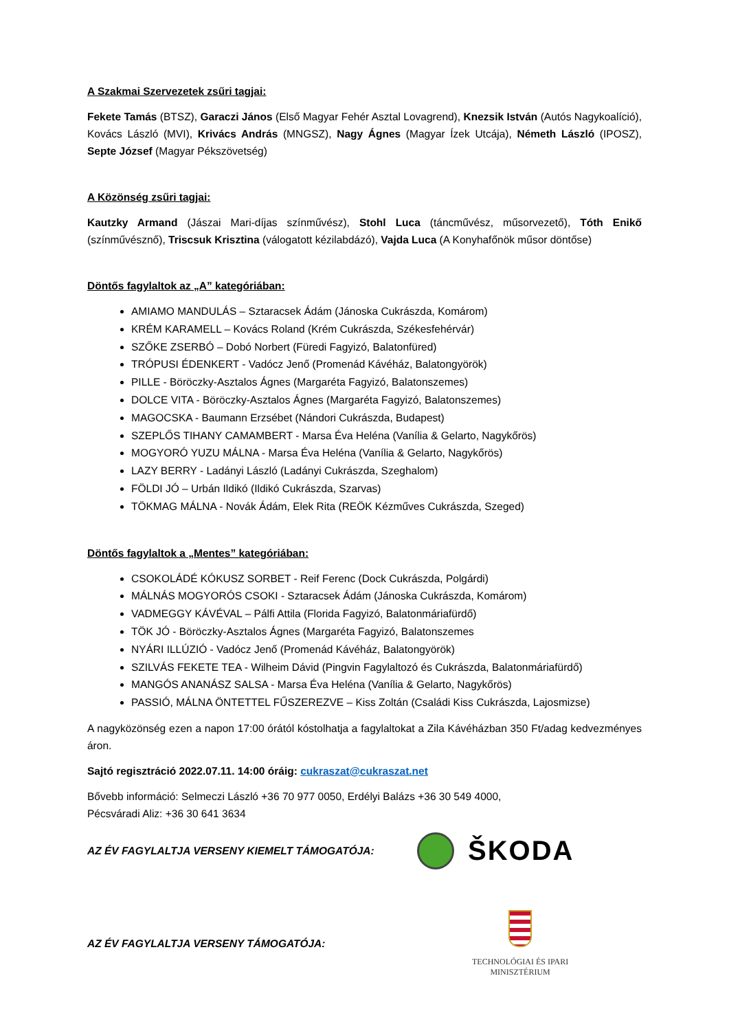A Szakmai Szervezetek zsűri tagjai:
Fekete Tamás (BTSZ), Garaczi János (Első Magyar Fehér Asztal Lovagrend), Knezsik István (Autós Nagykoalíció), Kovács László (MVI), Krivács András (MNGSZ), Nagy Ágnes (Magyar Ízek Utcája), Németh László (IPOSZ), Septe József (Magyar Pékszövetség)
A Közönség zsűri tagjai:
Kautzky Armand (Jászai Mari-díjas színművész), Stohl Luca (táncművész, műsorvezető), Tóth Enikő (színművésznő), Triscsuk Krisztina (válogatott kézilabdázó), Vajda Luca (A Konyhafőnök műsor döntőse)
Döntős fagylaltok az „A” kategóriában:
AMIAMO MANDULÁS – Sztaracsek Ádám (Jánoska Cukrászda, Komárom)
KRÉM KARAMELL – Kovács Roland (Krém Cukrászda, Székesfehérvár)
SZŐKE ZSERBÓ – Dobó Norbert (Füredi Fagyizó, Balatonfüred)
TRÓPUSI ÉDENKERT - Vadócz Jenő (Promenád Kávéház, Balatongyörök)
PILLE - Böröczky-Asztalos Ágnes (Margaréta Fagyizó, Balatonszemes)
DOLCE VITA - Böröczky-Asztalos Ágnes (Margaréta Fagyizó, Balatonszemes)
MAGOCSKA - Baumann Erzsébet (Nándori Cukrászda, Budapest)
SZEPLŐS TIHANY CAMAMBERT - Marsa Éva Heléna (Vanília & Gelarto, Nagykőrös)
MOGYORÓ YUZU MÁLNA - Marsa Éva Heléna (Vanília & Gelarto, Nagykőrös)
LAZY BERRY - Ladányi László (Ladányi Cukrászda, Szeghalom)
FÖLDI JÓ – Urbán Ildikó (Ildikó Cukrászda, Szarvas)
TÖKMAG MÁLNA - Novák Ádám, Elek Rita (REÖK Kézműves Cukrászda, Szeged)
Döntős fagylaltok a „Mentes” kategóriában:
CSOKOLÁDÉ KÓKUSZ SORBET - Reif Ferenc (Dock Cukrászda, Polgárdi)
MÁLNÁS MOGYORÓS CSOKI - Sztaracsek Ádám (Jánoska Cukrászda, Komárom)
VADMEGGY KÁVÉVAL – Pálfi Attila (Florida Fagyizó, Balatonmáriafürdő)
TÖK JÓ - Böröczky-Asztalos Ágnes (Margaréta Fagyizó, Balatonszemes
NYÁRI ILLÚZIÓ - Vadócz Jenő (Promenád Kávéház, Balatongyörök)
SZILVÁS FEKETE TEA - Wilheim Dávid (Pingvin Fagylaltozó és Cukrászda, Balatonmáriafürdő)
MANGÓS ANANÁSZ SALSA - Marsa Éva Heléna (Vanília & Gelarto, Nagykőrös)
PASSIÓ, MÁLNA ÖNTETTEL FŰSZEREZVE – Kiss Zoltán (Családi Kiss Cukrászda, Lajosmizse)
A nagyközönség ezen a napon 17:00 órától kóstolhatja a fagylaltokat a Zila Kávéházban 350 Ft/adag kedvezményes áron.
Sajtó regisztráció 2022.07.11. 14:00 óráig: cukraszat@cukraszat.net
Bővebb információ: Selmeczi László +36 70 977 0050, Erdélyi Balázs +36 30 549 4000,
Pécsváradi Aliz: +36 30 641 3634
AZ ÉV FAGYLALTJA VERSENY KIEMELT TÁMOGATÓJA: ŠKODA
AZ ÉV FAGYLALTJA VERSENY TÁMOGATÓJA: TECHNOLÓGIAI ÉS IPARI
MINISZTÉRIUM